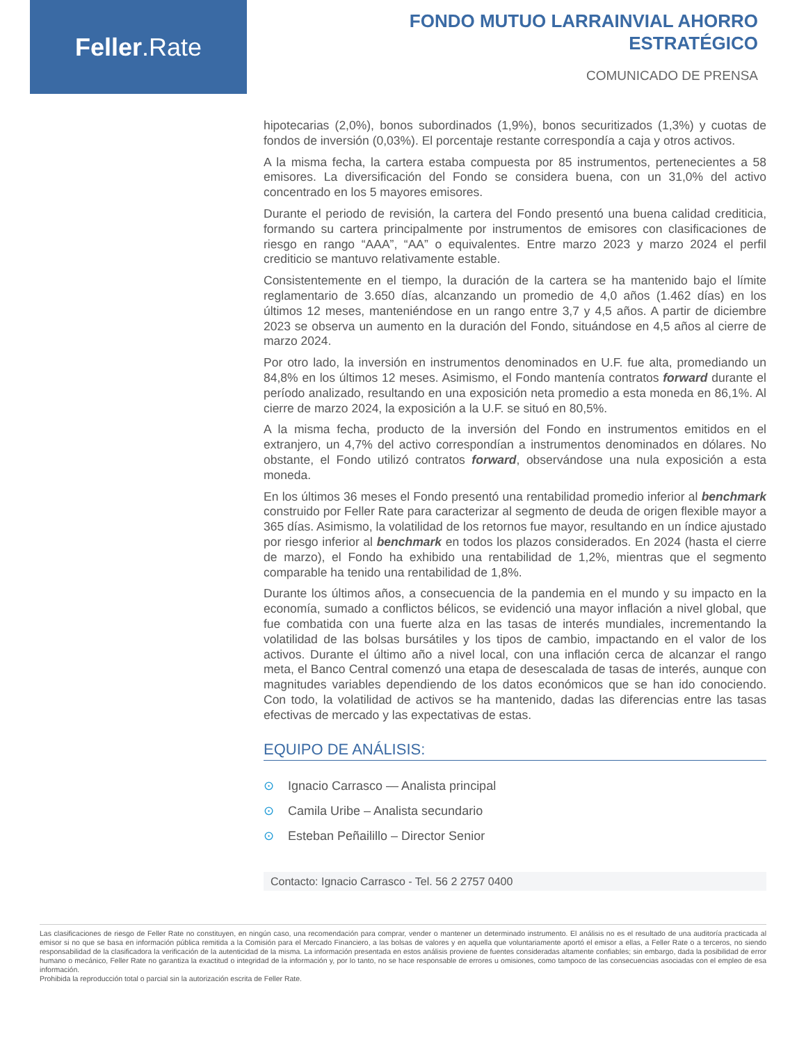Feller.Rate
FONDO MUTUO LARRAINVIAL AHORRO ESTRATÉGICO
COMUNICADO DE PRENSA
hipotecarias (2,0%), bonos subordinados (1,9%), bonos securitizados (1,3%) y cuotas de fondos de inversión (0,03%). El porcentaje restante correspondía a caja y otros activos.
A la misma fecha, la cartera estaba compuesta por 85 instrumentos, pertenecientes a 58 emisores. La diversificación del Fondo se considera buena, con un 31,0% del activo concentrado en los 5 mayores emisores.
Durante el periodo de revisión, la cartera del Fondo presentó una buena calidad crediticia, formando su cartera principalmente por instrumentos de emisores con clasificaciones de riesgo en rango “AAA”, “AA” o equivalentes. Entre marzo 2023 y marzo 2024 el perfil crediticio se mantuvo relativamente estable.
Consistentemente en el tiempo, la duración de la cartera se ha mantenido bajo el límite reglamentario de 3.650 días, alcanzando un promedio de 4,0 años (1.462 días) en los últimos 12 meses, manteniéndose en un rango entre 3,7 y 4,5 años. A partir de diciembre 2023 se observa un aumento en la duración del Fondo, situándose en 4,5 años al cierre de marzo 2024.
Por otro lado, la inversión en instrumentos denominados en U.F. fue alta, promediando un 84,8% en los últimos 12 meses. Asimismo, el Fondo mantenía contratos forward durante el período analizado, resultando en una exposición neta promedio a esta moneda en 86,1%. Al cierre de marzo 2024, la exposición a la U.F. se situó en 80,5%.
A la misma fecha, producto de la inversión del Fondo en instrumentos emitidos en el extranjero, un 4,7% del activo correspondían a instrumentos denominados en dólares. No obstante, el Fondo utilizó contratos forward, observándose una nula exposición a esta moneda.
En los últimos 36 meses el Fondo presentó una rentabilidad promedio inferior al benchmark construido por Feller Rate para caracterizar al segmento de deuda de origen flexible mayor a 365 días. Asimismo, la volatilidad de los retornos fue mayor, resultando en un índice ajustado por riesgo inferior al benchmark en todos los plazos considerados. En 2024 (hasta el cierre de marzo), el Fondo ha exhibido una rentabilidad de 1,2%, mientras que el segmento comparable ha tenido una rentabilidad de 1,8%.
Durante los últimos años, a consecuencia de la pandemia en el mundo y su impacto en la economía, sumado a conflictos bélicos, se evidenció una mayor inflación a nivel global, que fue combatida con una fuerte alza en las tasas de interés mundiales, incrementando la volatilidad de las bolsas bursátiles y los tipos de cambio, impactando en el valor de los activos. Durante el último año a nivel local, con una inflación cerca de alcanzar el rango meta, el Banco Central comenzó una etapa de desescalada de tasas de interés, aunque con magnitudes variables dependiendo de los datos económicos que se han ido conociendo. Con todo, la volatilidad de activos se ha mantenido, dadas las diferencias entre las tasas efectivas de mercado y las expectativas de estas.
EQUIPO DE ANÁLISIS:
⊙ Ignacio Carrasco — Analista principal
⊙ Camila Uribe – Analista secundario
⊙ Esteban Peñailillo – Director Senior
Contacto: Ignacio Carrasco - Tel. 56 2 2757 0400
Las clasificaciones de riesgo de Feller Rate no constituyen, en ningún caso, una recomendación para comprar, vender o mantener un determinado instrumento. El análisis no es el resultado de una auditoría practicada al emisor si no que se basa en información pública remitida a la Comisión para el Mercado Financiero, a las bolsas de valores y en aquella que voluntariamente aportó el emisor a ellas, a Feller Rate o a terceros, no siendo responsabilidad de la clasificadora la verificación de la autenticidad de la misma. La información presentada en estos análisis proviene de fuentes consideradas altamente confiables; sin embargo, dada la posibilidad de error humano o mecánico, Feller Rate no garantiza la exactitud o integridad de la información y, por lo tanto, no se hace responsable de errores u omisiones, como tampoco de las consecuencias asociadas con el empleo de esa información.
Prohibida la reproducción total o parcial sin la autorización escrita de Feller Rate.